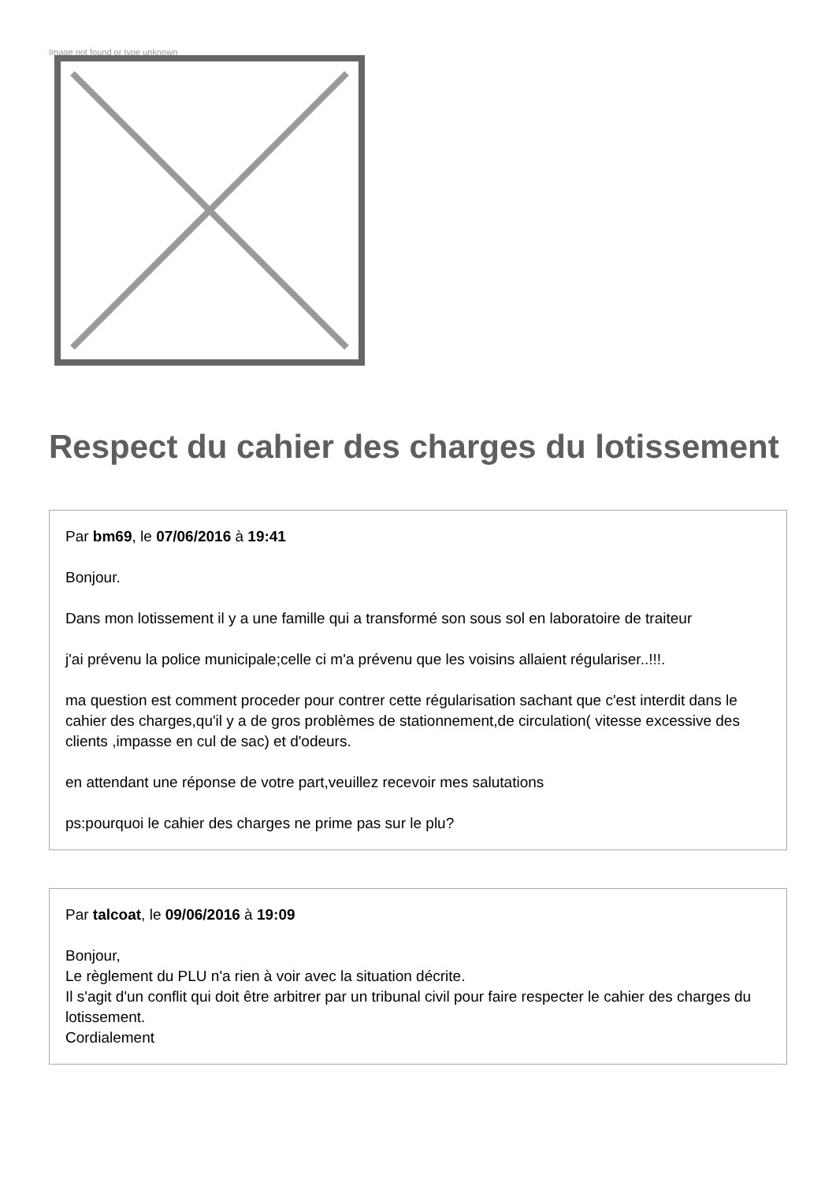Image not found or type unknown
Respect du cahier des charges du lotissement
Par bm69, le 07/06/2016 à 19:41
Bonjour.
Dans mon lotissement il y a une famille qui a transformé son sous sol en laboratoire de traiteur
j'ai prévenu la police municipale;celle ci m'a prévenu que les voisins allaient régulariser..!!!.
ma question est comment proceder pour contrer cette régularisation sachant que c'est interdit dans le cahier des charges,qu'il y a de gros problèmes de stationnement,de circulation( vitesse excessive des clients ,impasse en cul de sac) et d'odeurs.
en attendant une réponse de votre part,veuillez recevoir mes salutations
ps:pourquoi le cahier des charges ne prime pas sur le plu?
Par talcoat, le 09/06/2016 à 19:09
Bonjour,
Le règlement du PLU n'a rien à voir avec la situation décrite.
Il s'agit d'un conflit qui doit être arbitrer par un tribunal civil pour faire respecter le cahier des charges du lotissement.
Cordialement